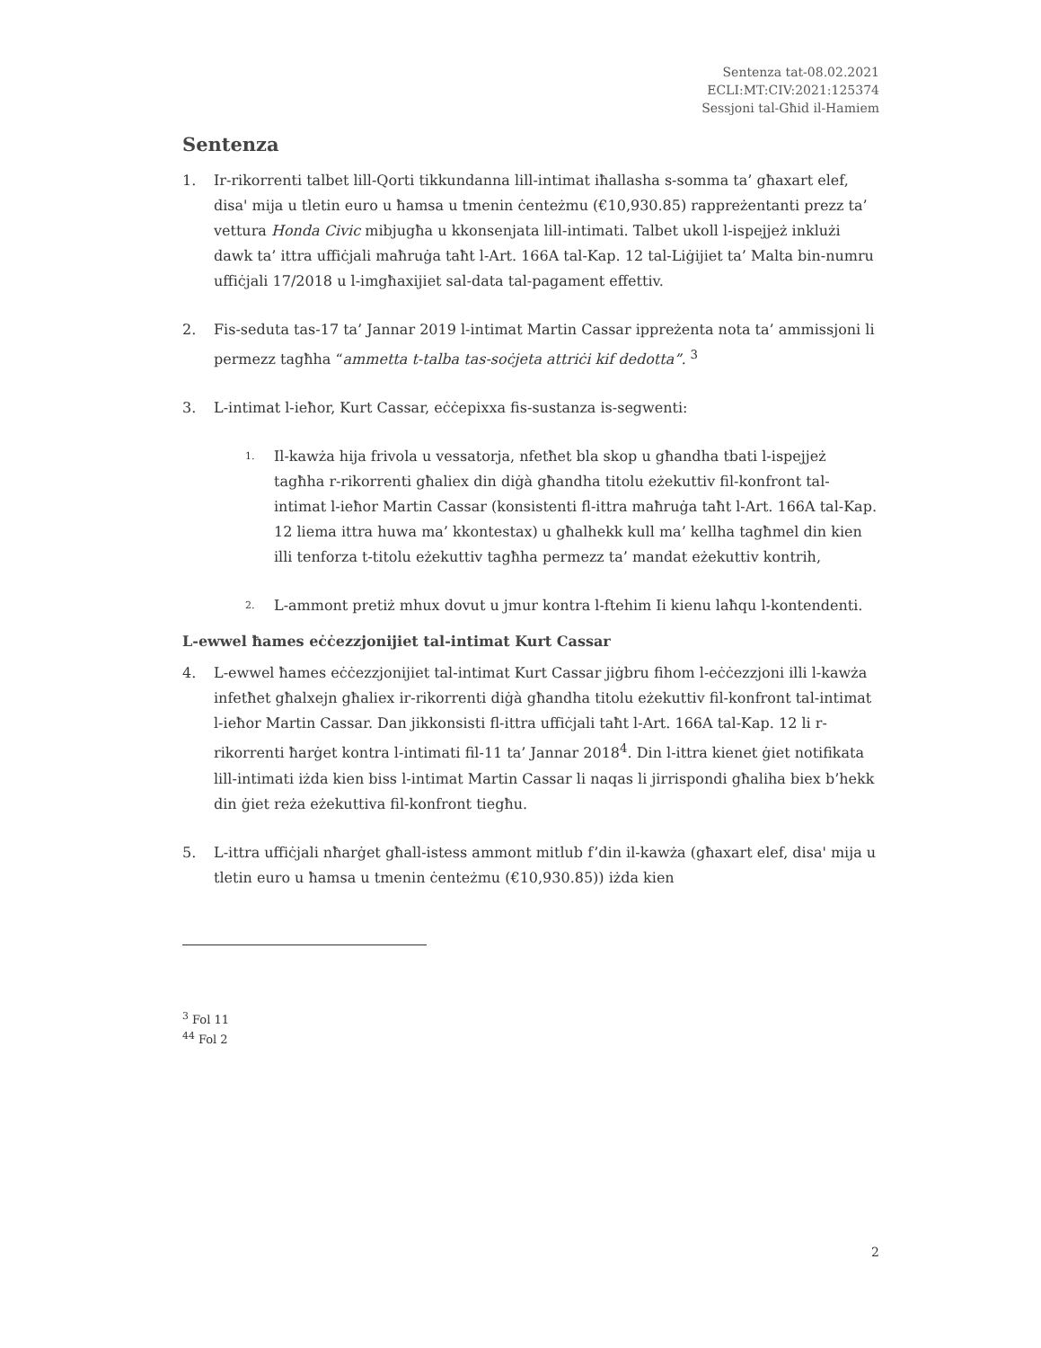Sentenza tat-08.02.2021
ECLI:MT:CIV:2021:125374
Sessjoni tal-Għid il-Hamiem
Sentenza
1. Ir-rikorrenti talbet lill-Qorti tikkundanna lill-intimat iħallasha s-somma ta’ għaxart elef, disa' mija u tletin euro u ħamsa u tmenin ċenteżmu (€10,930.85) rappreżentanti prezz ta’ vettura Honda Civic mibjugħa u kkonsenjata lill-intimati. Talbet ukoll l-ispejjeż inklużi dawk ta’ ittra uffiċjali maħruġa taħt l-Art. 166A tal-Kap. 12 tal-Liġijiet ta’ Malta bin-numru uffiċjali 17/2018 u l-imgħaxijiet sal-data tal-pagament effettiv.
2. Fis-seduta tas-17 ta’ Jannar 2019 l-intimat Martin Cassar ippreżenta nota ta’ ammissjoni li permezz tagħha “ammetta t-talba tas-soċjeta attriċi kif dedotta”. <sup>3</sup>
3. L-intimat l-ieħor, Kurt Cassar, eċċepixxa fis-sustanza is-segwenti:
1.
Il-kawża hija frivola u vessatorja, nfetħet bla skop u għandha tbati l-ispejjeż tagħha r-rikorrenti għaliex din diġà għandha titolu eżekuttiv fil-konfront tal-intimat l-ieħor Martin Cassar (konsistenti fl-ittra maħruġa taħt l-Art. 166A tal-Kap. 12 liema ittra huwa ma’ kkontestax) u għalhekk kull ma’ kellha tagħmel din kien illi tenforza t-titolu eżekuttiv tagħha permezz ta’ mandat eżekuttiv kontrih,
2.
L-ammont pretiż mhux dovut u jmur kontra l-ftehim Ii kienu laħqu l-kontendenti.
L-ewwel ħames eċċezzjonijiet tal-intimat Kurt Cassar
4. L-ewwel ħames eċċezzjonijiet tal-intimat Kurt Cassar jiġbru fihom l-eċċezzjoni illi l-kawża infetħet għalxejn għaliex ir-rikorrenti diġà għandha titolu eżekuttiv fil-konfront tal-intimat l-ieħor Martin Cassar. Dan jikkonsisti fl-ittra uffiċjali taħt l-Art. 166A tal-Kap. 12 li r-rikorrenti ħarġet kontra l-intimati fil-11 ta’ Jannar 2018<sup>4</sup>. Din l-ittra kienet ġiet notifikata lill-intimati iżda kien biss l-intimat Martin Cassar li naqas li jirrispondi għaliha biex b’hekk din ġiet reża eżekuttiva fil-konfront tiegħu.
5. L-ittra uffiċjali nħarġet għall-istess ammont mitlub f’din il-kawża (għaxart elef, disa' mija u tletin euro u ħamsa u tmenin ċenteżmu (€10,930.85)) iżda kien
<sup>3</sup> Fol 11
<sup>44</sup> Fol 2
2